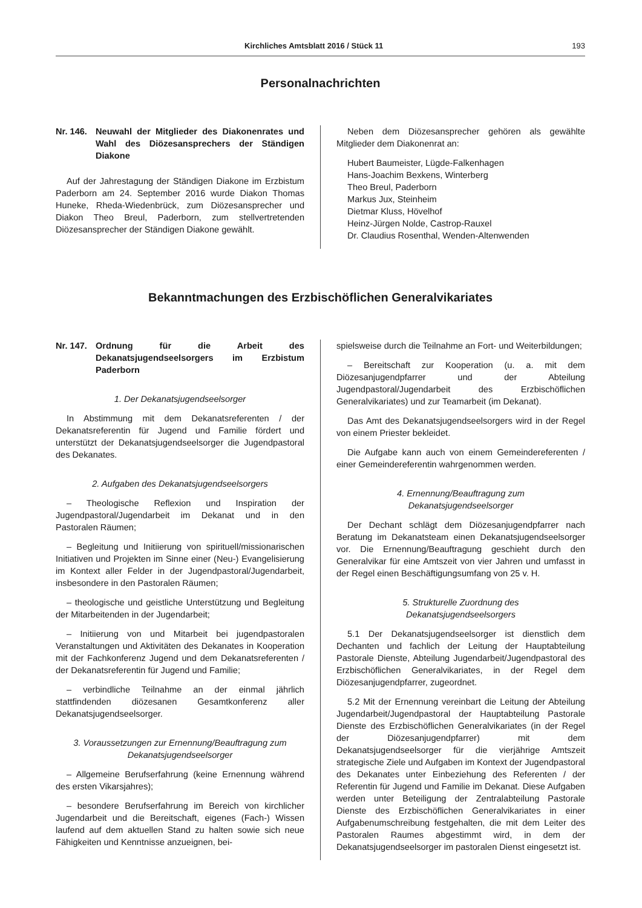Kirchliches Amtsblatt 2016 / Stück 11 193
Personalnachrichten
Nr. 146. Neuwahl der Mitglieder des Diakonenrates und Wahl des Diözesansprechers der Ständigen Diakone
Auf der Jahrestagung der Ständigen Diakone im Erzbistum Paderborn am 24. September 2016 wurde Diakon Thomas Huneke, Rheda-Wiedenbrück, zum Diözesansprecher und Diakon Theo Breul, Paderborn, zum stellvertretenden Diözesansprecher der Ständigen Diakone gewählt.
Neben dem Diözesansprecher gehören als gewählte Mitglieder dem Diakonenrat an:
Hubert Baumeister, Lügde-Falkenhagen
Hans-Joachim Bexkens, Winterberg
Theo Breul, Paderborn
Markus Jux, Steinheim
Dietmar Kluss, Hövelhof
Heinz-Jürgen Nolde, Castrop-Rauxel
Dr. Claudius Rosenthal, Wenden-Altenwenden
Bekanntmachungen des Erzbischöflichen Generalvikariates
Nr. 147. Ordnung für die Arbeit des Dekanatsjugendseelsorgers im Erzbistum Paderborn
1. Der Dekanatsjugendseelsorger
In Abstimmung mit dem Dekanatsreferenten / der Dekanatsreferentin für Jugend und Familie fördert und unterstützt der Dekanatsjugendseelsorger die Jugendpastoral des Dekanates.
2. Aufgaben des Dekanatsjugendseelsorgers
– Theologische Reflexion und Inspiration der Jugendpastoral/Jugendarbeit im Dekanat und in den Pastoralen Räumen;
– Begleitung und Initiierung von spirituell/missionarischen Initiativen und Projekten im Sinne einer (Neu-) Evangelisierung im Kontext aller Felder in der Jugendpastoral/Jugendarbeit, insbesondere in den Pastoralen Räumen;
– theologische und geistliche Unterstützung und Begleitung der Mitarbeitenden in der Jugendarbeit;
– Initiierung von und Mitarbeit bei jugendpastoralen Veranstaltungen und Aktivitäten des Dekanates in Kooperation mit der Fachkonferenz Jugend und dem Dekanatsreferenten / der Dekanatsreferentin für Jugend und Familie;
– verbindliche Teilnahme an der einmal jährlich stattfindenden diözesanen Gesamtkonferenz aller Dekanatsjugendseelsorger.
3. Voraussetzungen zur Ernennung/Beauftragung zum Dekanatsjugendseelsorger
– Allgemeine Berufserfahrung (keine Ernennung während des ersten Vikarsjahres);
– besondere Berufserfahrung im Bereich von kirchlicher Jugendarbeit und die Bereitschaft, eigenes (Fach-) Wissen laufend auf dem aktuellen Stand zu halten sowie sich neue Fähigkeiten und Kenntnisse anzueignen, bei-
spielsweise durch die Teilnahme an Fort- und Weiterbildungen;
– Bereitschaft zur Kooperation (u. a. mit dem Diözesanjugendpfarrer und der Abteilung Jugendpastoral/Jugendarbeit des Erzbischöflichen Generalvikariates) und zur Teamarbeit (im Dekanat).
Das Amt des Dekanatsjugendseelsorgers wird in der Regel von einem Priester bekleidet.
Die Aufgabe kann auch von einem Gemeindereferenten / einer Gemeindereferentin wahrgenommen werden.
4. Ernennung/Beauftragung zum
Dekanatsjugendseelsorger
Der Dechant schlägt dem Diözesanjugendpfarrer nach Beratung im Dekanatsteam einen Dekanatsjugendseelsorger vor. Die Ernennung/Beauftragung geschieht durch den Generalvikar für eine Amtszeit von vier Jahren und umfasst in der Regel einen Beschäftigungsumfang von 25 v. H.
5. Strukturelle Zuordnung des
Dekanatsjugendseelsorgers
5.1 Der Dekanatsjugendseelsorger ist dienstlich dem Dechanten und fachlich der Leitung der Hauptabteilung Pastorale Dienste, Abteilung Jugendarbeit/Jugendpastoral des Erzbischöflichen Generalvikariates, in der Regel dem Diözesanjugendpfarrer, zugeordnet.
5.2 Mit der Ernennung vereinbart die Leitung der Abteilung Jugendarbeit/Jugendpastoral der Hauptabteilung Pastorale Dienste des Erzbischöflichen Generalvikariates (in der Regel der Diözesanjugendpfarrer) mit dem Dekanatsjugendseelsorger für die vierjährige Amtszeit strategische Ziele und Aufgaben im Kontext der Jugendpastoral des Dekanates unter Einbeziehung des Referenten / der Referentin für Jugend und Familie im Dekanat. Diese Aufgaben werden unter Beteiligung der Zentralabteilung Pastorale Dienste des Erzbischöflichen Generalvikariates in einer Aufgabenumschreibung festgehalten, die mit dem Leiter des Pastoralen Raumes abgestimmt wird, in dem der Dekanatsjugendseelsorger im pastoralen Dienst eingesetzt ist.